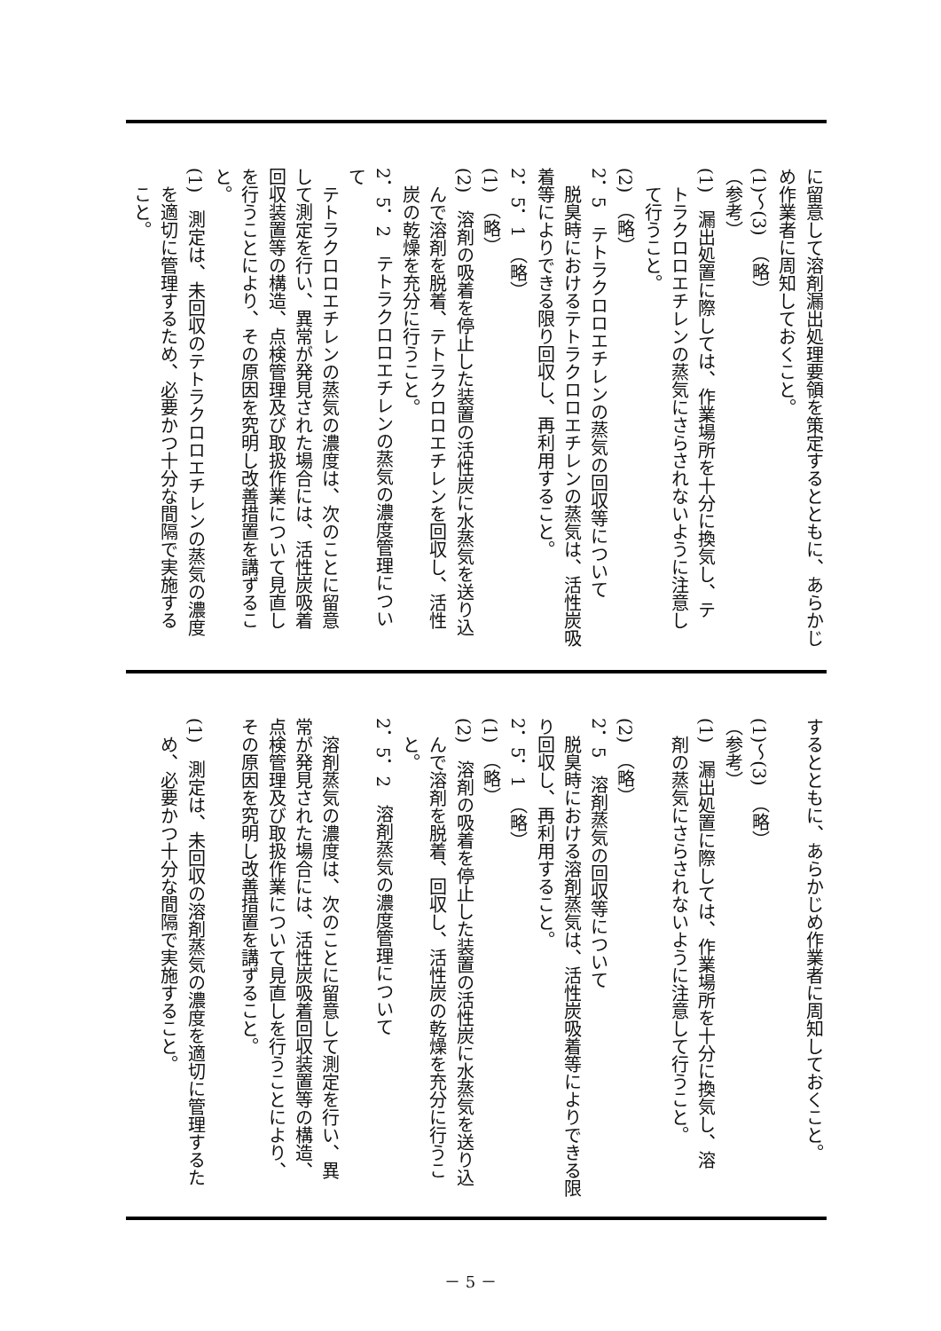に留意して溶剤漏出処理要領を策定するとともに、あらかじ
め作業者に周知しておくこと。
(1)～(3)　（略）
（参考）
(1)　漏出処置に際しては、作業場所を十分に換気し、テ
　トラクロロエチレンの蒸気にさらされないように注意し
　て行うこと。
(2)　（略）
2．5　テトラクロロエチレンの蒸気の回収等について
　脱臭時におけるテトラクロロエチレンの蒸気は、活性炭吸
着等によりできる限り回収し、再利用すること。
2．5．1　（略）
(1)　（略）
(2)　溶剤の吸着を停止した装置の活性炭に水蒸気を送り込
　んで溶剤を脱着、テトラクロロエチレンを回収し、活性
　炭の乾燥を充分に行うこと。
2．5．2　テトラクロロエチレンの蒸気の濃度管理につい
て
　テトラクロロエチレンの蒸気の濃度は、次のことに留意
して測定を行い、異常が発見された場合には、活性炭吸着
回収装置等の構造、点検管理及び取扱作業について見直し
を行うことにより、その原因を究明し改善措置を講ずるこ
と。
(1)　測定は、未回収のテトラクロロエチレンの蒸気の濃度
　を適切に管理するため、必要かつ十分な間隔で実施する
　こと。
するとともに、あらかじめ作業者に周知しておくこと。
(1)～(3)　（略）
（参考）
(1)　漏出処置に際しては、作業場所を十分に換気し、溶
　剤の蒸気にさらされないように注意して行うこと。
(2)　（略）
2．5　溶剤蒸気の回収等について
　脱臭時における溶剤蒸気は、活性炭吸着等によりできる限
り回収し、再利用すること。
2．5．1　（略）
(1)　（略）
(2)　溶剤の吸着を停止した装置の活性炭に水蒸気を送り込
　んで溶剤を脱着、回収し、活性炭の乾燥を充分に行うこ
　と。
2．5．2　溶剤蒸気の濃度管理について
　溶剤蒸気の濃度は、次のことに留意して測定を行い、異
常が発見された場合には、活性炭吸着回収装置等の構造、
点検管理及び取扱作業について見直しを行うことにより、
その原因を究明し改善措置を講ずること。
(1)　測定は、未回収の溶剤蒸気の濃度を適切に管理するた
　め、必要かつ十分な間隔で実施すること。
－ 5 －